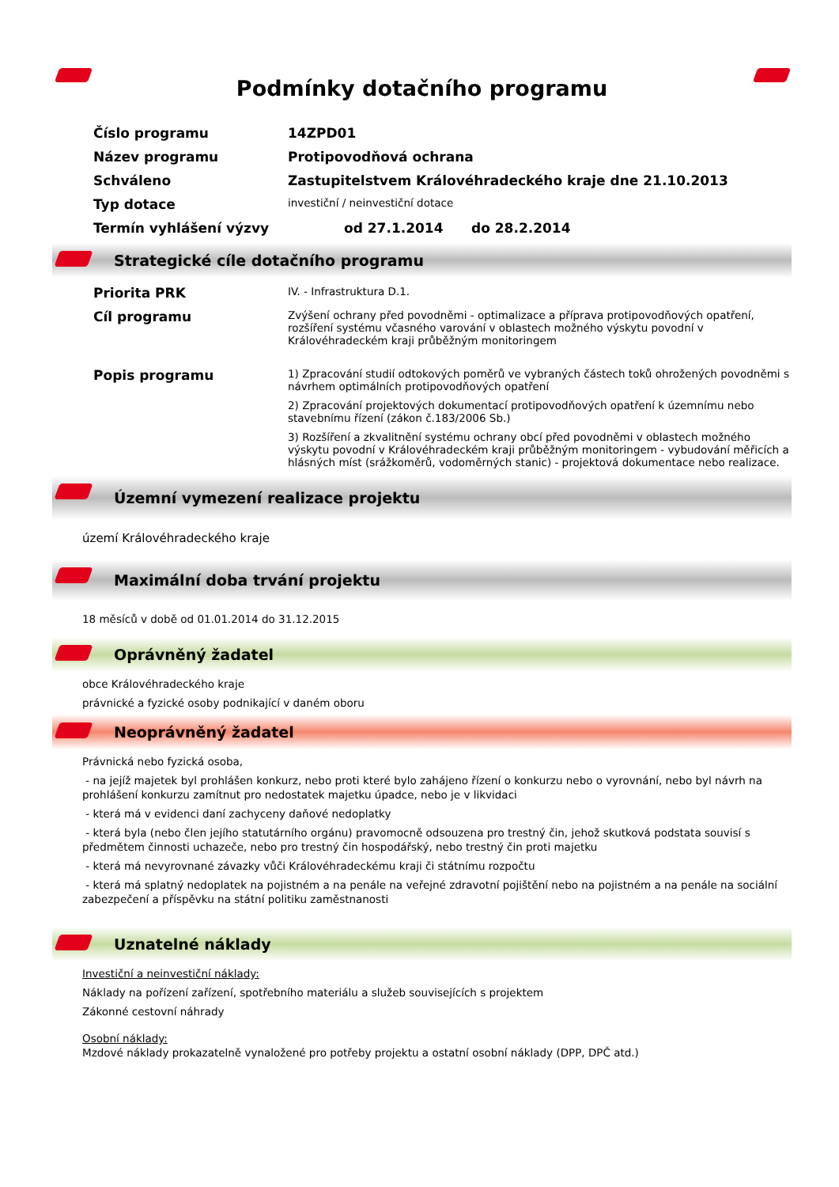Podmínky dotačního programu
| Číslo programu | 14ZPD01 |
| Název programu | Protipovodňová ochrana |
| Schváleno | Zastupitelstvem Královéhradeckého kraje dne 21.10.2013 |
| Typ dotace | investiční / neinvestiční dotace |
| Termín vyhlášení výzvy | od 27.1.2014 do 28.2.2014 |
Strategické cíle dotačního programu
| Priorita PRK | IV. - Infrastruktura D.1. |
| Cíl programu | Zvýšení ochrany před povodněmi - optimalizace a příprava protipovodňových opatření, rozšíření systému včasného varování v oblastech možného výskytu povodní v Královéhradeckém kraji průběžným monitoringem |
| Popis programu | 1) Zpracování studií odtokových poměrů ve vybraných částech toků ohrožených povodněmi s návrhem optimálních protipovodňových opatření 2) Zpracování projektových dokumentací protipovodňových opatření k územnímu nebo stavebnímu řízení (zákon č.183/2006 Sb.) 3) Rozšíření a zkvalitnění systému ochrany obcí před povodněmi v oblastech možného výskytu povodní v Královéhradeckém kraji průběžným monitoringem - vybudování měřicích a hlásných míst (srážkoměrů, vodoměrných stanic) - projektová dokumentace nebo realizace. |
Územní vymezení realizace projektu
území Královéhradeckého kraje
Maximální doba trvání projektu
18 měsíců v době od 01.01.2014 do 31.12.2015
Oprávněný žadatel
obce Královéhradeckého kraje
právnické a fyzické osoby podnikající v daném oboru
Neoprávněný žadatel
Právnická nebo fyzická osoba,
- na jejíž majetek byl prohlášen konkurz, nebo proti které bylo zahájeno řízení o konkurzu nebo o vyrovnání, nebo byl návrh na prohlášení konkurzu zamítnut pro nedostatek majetku úpadce, nebo je v likvidaci
- která má v evidenci daní zachyceny daňové nedoplatky
- která byla (nebo člen jejího statutárního orgánu) pravomocně odsouzena pro trestný čin, jehož skutková podstata souvisí s předmětem činnosti uchazeče, nebo pro trestný čin hospodářský, nebo trestný čin proti majetku
- která má nevyrovnané závazky vůči Královéhradeckému kraji či státnímu rozpočtu
- která má splatný nedoplatek na pojistném a na penále na veřejné zdravotní pojištění nebo na pojistném a na penále na sociální zabezpečení a příspěvku na státní politiku zaměstnanosti
Uznatelné náklady
Investiční a neinvestiční náklady:
Náklady na pořízení zařízení, spotřebního materiálu a služeb souvisejících s projektem
Zákonné cestovní náhrady
Osobní náklady:
Mzdové náklady prokazatelně vynaložené pro potřeby projektu a ostatní osobní náklady (DPP, DPČ atd.)